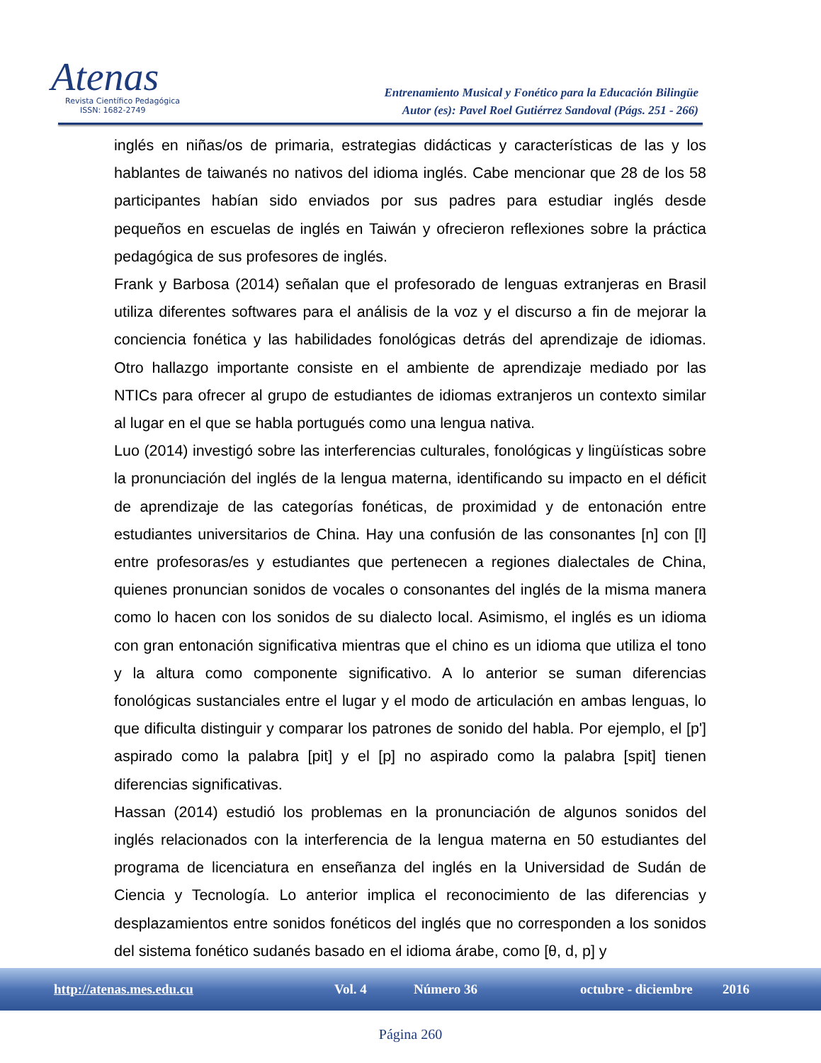Atenas
Revista Científico Pedagógica
ISSN: 1682-2749
Entrenamiento Musical y Fonético para la Educación Bilingüe
Autor (es): Pavel Roel Gutiérrez Sandoval (Págs. 251 - 266)
inglés en niñas/os de primaria, estrategias didácticas y características de las y los hablantes de taiwanés no nativos del idioma inglés. Cabe mencionar que 28 de los 58 participantes habían sido enviados por sus padres para estudiar inglés desde pequeños en escuelas de inglés en Taiwán y ofrecieron reflexiones sobre la práctica pedagógica de sus profesores de inglés.
Frank y Barbosa (2014) señalan que el profesorado de lenguas extranjeras en Brasil utiliza diferentes softwares para el análisis de la voz y el discurso a fin de mejorar la conciencia fonética y las habilidades fonológicas detrás del aprendizaje de idiomas. Otro hallazgo importante consiste en el ambiente de aprendizaje mediado por las NTICs para ofrecer al grupo de estudiantes de idiomas extranjeros un contexto similar al lugar en el que se habla portugués como una lengua nativa.
Luo (2014) investigó sobre las interferencias culturales, fonológicas y lingüísticas sobre la pronunciación del inglés de la lengua materna, identificando su impacto en el déficit de aprendizaje de las categorías fonéticas, de proximidad y de entonación entre estudiantes universitarios de China. Hay una confusión de las consonantes [n] con [l] entre profesoras/es y estudiantes que pertenecen a regiones dialectales de China, quienes pronuncian sonidos de vocales o consonantes del inglés de la misma manera como lo hacen con los sonidos de su dialecto local. Asimismo, el inglés es un idioma con gran entonación significativa mientras que el chino es un idioma que utiliza el tono y la altura como componente significativo. A lo anterior se suman diferencias fonológicas sustanciales entre el lugar y el modo de articulación en ambas lenguas, lo que dificulta distinguir y comparar los patrones de sonido del habla. Por ejemplo, el [p'] aspirado como la palabra [pit] y el [p] no aspirado como la palabra [spit] tienen diferencias significativas.
Hassan (2014) estudió los problemas en la pronunciación de algunos sonidos del inglés relacionados con la interferencia de la lengua materna en 50 estudiantes del programa de licenciatura en enseñanza del inglés en la Universidad de Sudán de Ciencia y Tecnología. Lo anterior implica el reconocimiento de las diferencias y desplazamientos entre sonidos fonéticos del inglés que no corresponden a los sonidos del sistema fonético sudanés basado en el idioma árabe, como [θ, d, p] y
http://atenas.mes.edu.cu Vol. 4 Número 36 octubre - diciembre 2016
Página 260